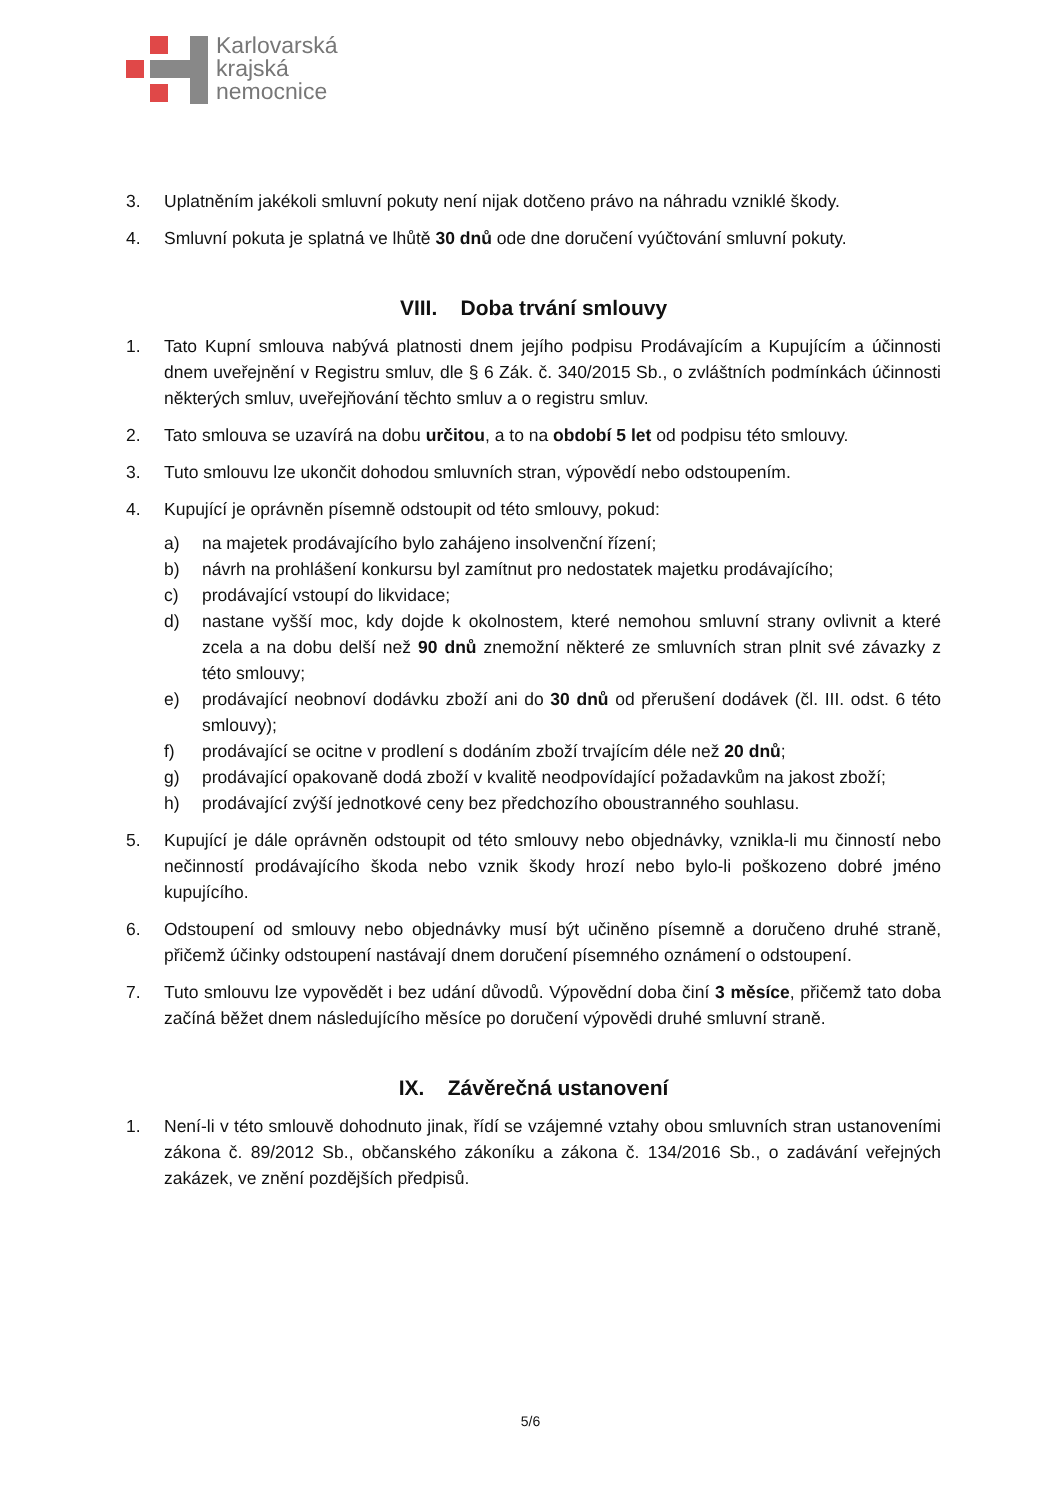Karlovarská
krajská
nemocnice
3. Uplatněním jakékoli smluvní pokuty není nijak dotčeno právo na náhradu vzniklé škody.
4. Smluvní pokuta je splatná ve lhůtě 30 dnů ode dne doručení vyúčtování smluvní pokuty.
VIII. Doba trvání smlouvy
1. Tato Kupní smlouva nabývá platnosti dnem jejího podpisu Prodávajícím a Kupujícím a účinnosti dnem uveřejnění v Registru smluv, dle § 6 Zák. č. 340/2015 Sb., o zvláštních podmínkách účinnosti některých smluv, uveřejňování těchto smluv a o registru smluv.
2. Tato smlouva se uzavírá na dobu určitou, a to na období 5 let od podpisu této smlouvy.
3. Tuto smlouvu lze ukončit dohodou smluvních stran, výpovědí nebo odstoupením.
4. Kupující je oprávněn písemně odstoupit od této smlouvy, pokud:
a) na majetek prodávajícího bylo zahájeno insolvenční řízení;
b) návrh na prohlášení konkursu byl zamítnut pro nedostatek majetku prodávajícího;
c) prodávající vstoupí do likvidace;
d) nastane vyšší moc, kdy dojde k okolnostem, které nemohou smluvní strany ovlivnit a které zcela a na dobu delší než 90 dnů znemožní některé ze smluvních stran plnit své závazky z této smlouvy;
e) prodávající neobnoví dodávku zboží ani do 30 dnů od přerušení dodávek (čl. III. odst. 6 této smlouvy);
f) prodávající se ocitne v prodlení s dodáním zboží trvajícím déle než 20 dnů;
g) prodávající opakovaně dodá zboží v kvalitě neodpovídající požadavkům na jakost zboží;
h) prodávající zvýší jednotkové ceny bez předchozího oboustranného souhlasu.
5. Kupující je dále oprávněn odstoupit od této smlouvy nebo objednávky, vznikla-li mu činností nebo nečinností prodávajícího škoda nebo vznik škody hrozí nebo bylo-li poškozeno dobré jméno kupujícího.
6. Odstoupení od smlouvy nebo objednávky musí být učiněno písemně a doručeno druhé straně, přičemž účinky odstoupení nastávají dnem doručení písemného oznámení o odstoupení.
7. Tuto smlouvu lze vypovědět i bez udání důvodů. Výpovědní doba činí 3 měsíce, přičemž tato doba začíná běžet dnem následujícího měsíce po doručení výpovědi druhé smluvní straně.
IX. Závěrečná ustanovení
1. Není-li v této smlouvě dohodnuto jinak, řídí se vzájemné vztahy obou smluvních stran ustanoveními zákona č. 89/2012 Sb., občanského zákoníku a zákona č. 134/2016 Sb., o zadávání veřejných zakázek, ve znění pozdějších předpisů.
5/6